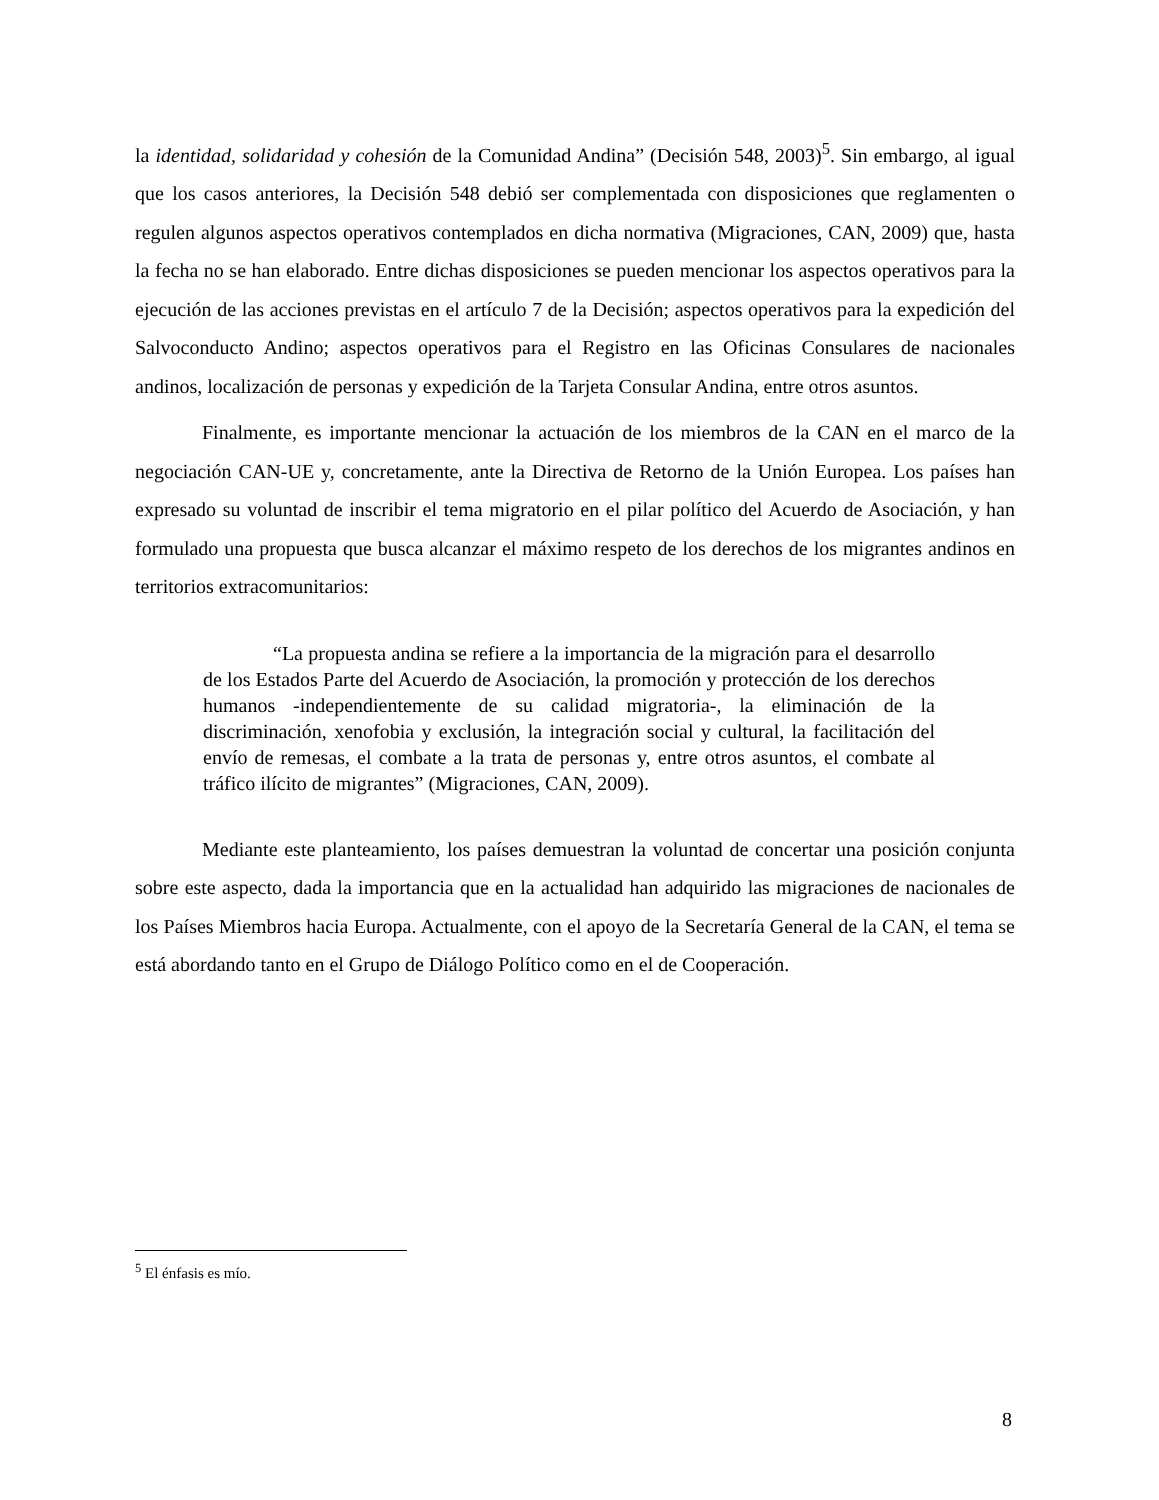la identidad, solidaridad y cohesión de la Comunidad Andina” (Decisión 548, 2003)<sup>5</sup>. Sin embargo, al igual que los casos anteriores, la Decisión 548 debió ser complementada con disposiciones que reglamenten o regulen algunos aspectos operativos contemplados en dicha normativa (Migraciones, CAN, 2009) que, hasta la fecha no se han elaborado. Entre dichas disposiciones se pueden mencionar los aspectos operativos para la ejecución de las acciones previstas en el artículo 7 de la Decisión; aspectos operativos para la expedición del Salvoconducto Andino; aspectos operativos para el Registro en las Oficinas Consulares de nacionales andinos, localización de personas y expedición de la Tarjeta Consular Andina, entre otros asuntos.
Finalmente, es importante mencionar la actuación de los miembros de la CAN en el marco de la negociación CAN-UE y, concretamente, ante la Directiva de Retorno de la Unión Europea. Los países han expresado su voluntad de inscribir el tema migratorio en el pilar político del Acuerdo de Asociación, y han formulado una propuesta que busca alcanzar el máximo respeto de los derechos de los migrantes andinos en territorios extracomunitarios:
“La propuesta andina se refiere a la importancia de la migración para el desarrollo de los Estados Parte del Acuerdo de Asociación, la promoción y protección de los derechos humanos -independientemente de su calidad migratoria-, la eliminación de la discriminación, xenofobia y exclusión, la integración social y cultural, la facilitación del envío de remesas, el combate a la trata de personas y, entre otros asuntos, el combate al tráfico ilícito de migrantes” (Migraciones, CAN, 2009).
Mediante este planteamiento, los países demuestran la voluntad de concertar una posición conjunta sobre este aspecto, dada la importancia que en la actualidad han adquirido las migraciones de nacionales de los Países Miembros hacia Europa. Actualmente, con el apoyo de la Secretaría General de la CAN, el tema se está abordando tanto en el Grupo de Diálogo Político como en el de Cooperación.
<sup>5</sup> El énfasis es mío.
8